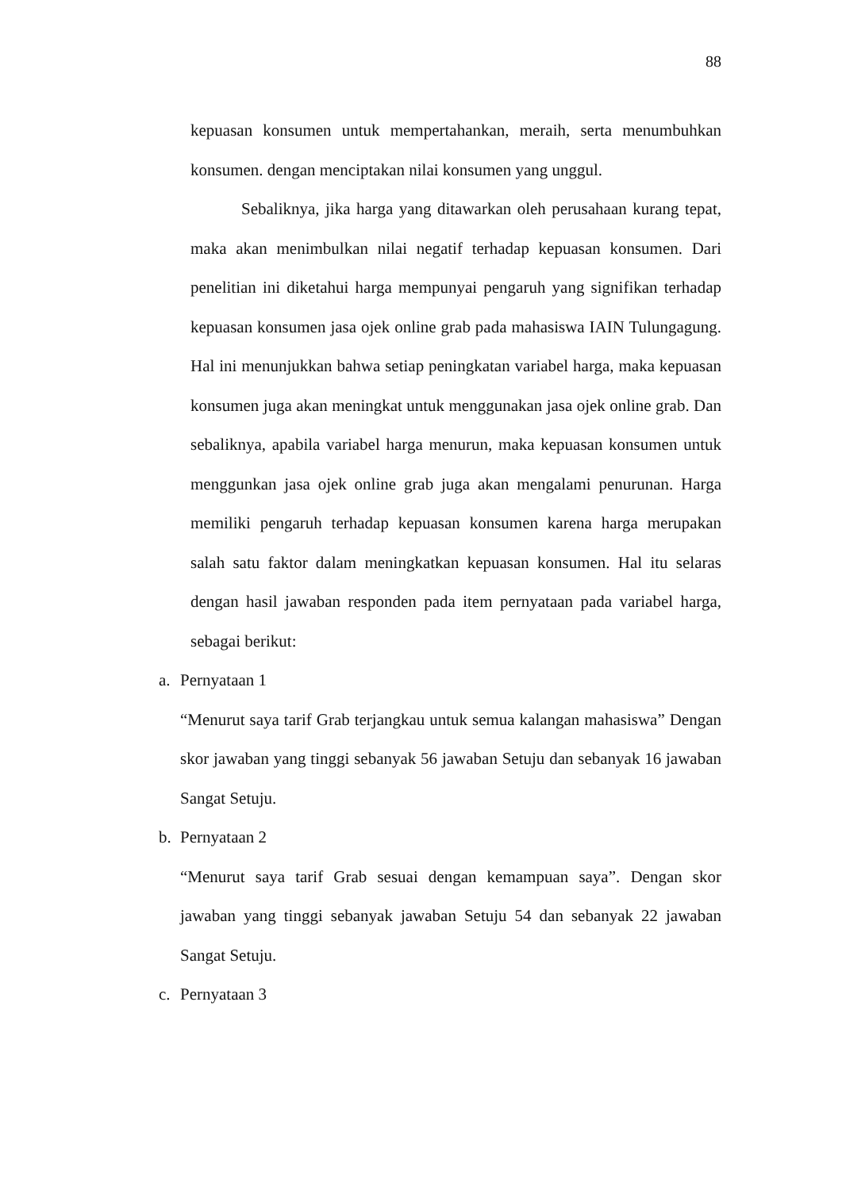88
kepuasan konsumen untuk mempertahankan, meraih, serta menumbuhkan konsumen. dengan menciptakan nilai konsumen yang unggul.
Sebaliknya, jika harga yang ditawarkan oleh perusahaan kurang tepat, maka akan menimbulkan nilai negatif terhadap kepuasan konsumen. Dari penelitian ini diketahui harga mempunyai pengaruh yang signifikan terhadap kepuasan konsumen jasa ojek online grab pada mahasiswa IAIN Tulungagung. Hal ini menunjukkan bahwa setiap peningkatan variabel harga, maka kepuasan konsumen juga akan meningkat untuk menggunakan jasa ojek online grab. Dan sebaliknya, apabila variabel harga menurun, maka kepuasan konsumen untuk menggunkan jasa ojek online grab juga akan mengalami penurunan. Harga memiliki pengaruh terhadap kepuasan konsumen karena harga merupakan salah satu faktor dalam meningkatkan kepuasan konsumen. Hal itu selaras dengan hasil jawaban responden pada item pernyataan pada variabel harga, sebagai berikut:
a. Pernyataan 1
“Menurut saya tarif Grab terjangkau untuk semua kalangan mahasiswa” Dengan skor jawaban yang tinggi sebanyak 56 jawaban Setuju dan sebanyak 16 jawaban Sangat Setuju.
b. Pernyataan 2
“Menurut saya tarif Grab sesuai dengan kemampuan saya”. Dengan skor jawaban yang tinggi sebanyak jawaban Setuju 54 dan sebanyak 22 jawaban Sangat Setuju.
c. Pernyataan 3